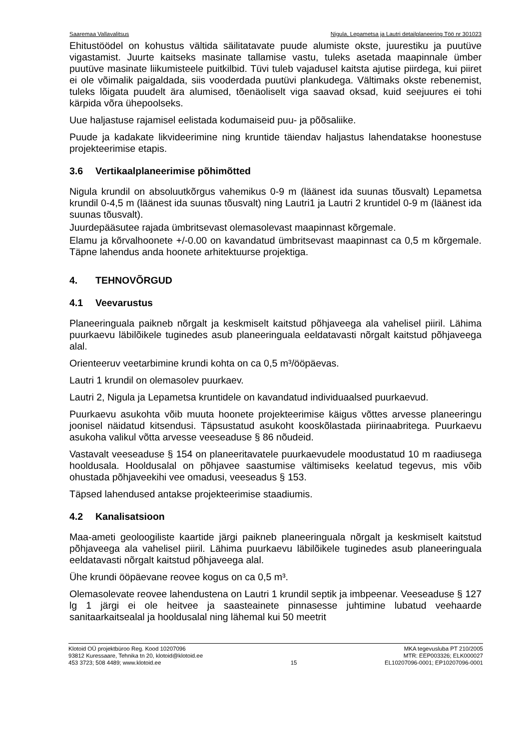Saaremaa Vallavalitsus Nigula, Lepametsa ja Lautri detailplaneering Töö nr 301023
Ehitustöödel on kohustus vältida säilitatavate puude alumiste okste, juurestiku ja puutüve vigastamist. Juurte kaitseks masinate tallamise vastu, tuleks asetada maapinnale ümber puutüve masinate liikumisteele puitkilbid. Tüvi tuleb vajadusel kaitsta ajutise piirdega, kui piiret ei ole võimalik paigaldada, siis vooderdada puutüvi plankudega. Vältimaks okste rebenemist, tuleks lõigata puudelt ära alumised, tõenäoliselt viga saavad oksad, kuid seejuures ei tohi kärpida võra ühepoolseks.
Uue haljastuse rajamisel eelistada kodumaiseid puu- ja põõsaliike.
Puude ja kadakate likvideerimine ning kruntide täiendav haljastus lahendatakse hoonestuse projekteerimise etapis.
3.6 Vertikaalplaneerimise põhimõtted
Nigula krundil on absoluutkõrgus vahemikus 0-9 m (läänest ida suunas tõusvalt) Lepametsa krundil 0-4,5 m (läänest ida suunas tõusvalt) ning Lautri1 ja Lautri 2 kruntidel 0-9 m (läänest ida suunas tõusvalt).
Juurdepääsutee rajada ümbritsevast olemasolevast maapinnast kõrgemale.
Elamu ja kõrvalhoonete +/-0.00 on kavandatud ümbritsevast maapinnast ca 0,5 m kõrgemale. Täpne lahendus anda hoonete arhitektuurse projektiga.
4. TEHNOVÕRGUD
4.1 Veevarustus
Planeeringuala paikneb nõrgalt ja keskmiselt kaitstud põhjaveega ala vahelisel piiril. Lähima puurkaevu läbilõikele tuginedes asub planeeringuala eeldatavasti nõrgalt kaitstud põhjaveega alal.
Orienteeruv veetarbimine krundi kohta on ca 0,5 m³/ööpäevas.
Lautri 1 krundil on olemasolev puurkaev.
Lautri 2, Nigula ja Lepametsa kruntidele on kavandatud individuaalsed puurkaevud.
Puurkaevu asukohta võib muuta hoonete projekteerimise käigus võttes arvesse planeeringu joonisel näidatud kitsendusi. Täpsustatud asukoht kooskõlastada piirinaabritega. Puurkaevu asukoha valikul võtta arvesse veeseaduse § 86 nõudeid.
Vastavalt veeseaduse § 154 on planeeritavatele puurkaevudele moodustatud 10 m raadiusega hooldusala. Hooldusalal on põhjavee saastumise vältimiseks keelatud tegevus, mis võib ohustada põhjaveekihi vee omadusi, veeseadus § 153.
Täpsed lahendused antakse projekteerimise staadiumis.
4.2 Kanalisatsioon
Maa-ameti geoloogiliste kaartide järgi paikneb planeeringuala nõrgalt ja keskmiselt kaitstud põhjaveega ala vahelisel piiril. Lähima puurkaevu läbilõikele tuginedes asub planeeringuala eeldatavasti nõrgalt kaitstud põhjaveega alal.
Ühe krundi ööpäevane reovee kogus on ca 0,5 m³.
Olemasolevate reovee lahendustena on Lautri 1 krundil septik ja imbpeenar. Veeseaduse § 127 lg 1 järgi ei ole heitvee ja saasteainete pinnasesse juhtimine lubatud veehaarde sanitaarkaitsealal ja hooldusalal ning lähemal kui 50 meetrit
Klotoid OÜ projektbüroo Reg. Kood 10207096
93812 Kuressaare, Tehnika tn 20, klotoid@klotoid.ee
453 3723; 508 4489; www.klotoid.ee
15
MKA tegevusluba PT 210/2005
MTR: EEP003326; ELK000027
EL10207096-0001; EP10207096-0001